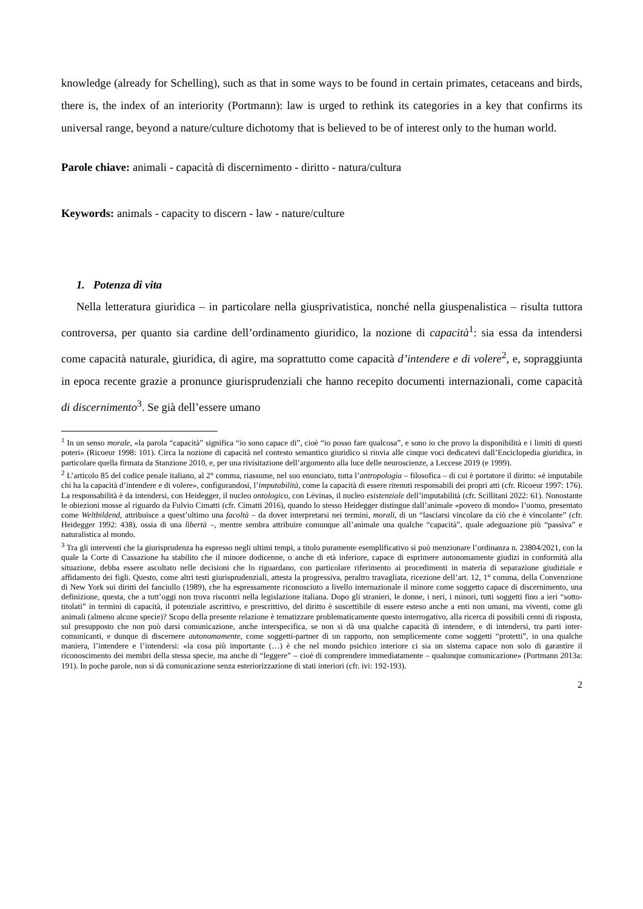knowledge (already for Schelling), such as that in some ways to be found in certain primates, cetaceans and birds, there is, the index of an interiority (Portmann): law is urged to rethink its categories in a key that confirms its universal range, beyond a nature/culture dichotomy that is believed to be of interest only to the human world.
Parole chiave: animali - capacità di discernimento - diritto - natura/cultura
Keywords: animals - capacity to discern - law - nature/culture
1. Potenza di vita
Nella letteratura giuridica – in particolare nella giusprivatistica, nonché nella giuspenalistica – risulta tuttora controversa, per quanto sia cardine dell’ordinamento giuridico, la nozione di capacità<sup>1</sup>: sia essa da intendersi come capacità naturale, giuridica, di agire, ma soprattutto come capacità d’intendere e di volere<sup>2</sup>, e, sopraggiunta in epoca recente grazie a pronunce giurisprudenziali che hanno recepito documenti internazionali, come capacità di discernimento<sup>3</sup>. Se già dell’essere umano
<sup>1</sup> In un senso morale, «la parola “capacità” significa “io sono capace di”, cioè “io posso fare qualcosa”, e sono io che provo la disponibilità e i limiti di questi poteri» (Ricoeur 1998: 101). Circa la nozione di capacità nel contesto semantico giuridico si rinvia alle cinque voci dedicatevi dall’Enciclopedia giuridica, in particolare quella firmata da Stanzione 2010, e, per una rivisitazione dell’argomento alla luce delle neuroscienze, a Leccese 2019 (e 1999).
<sup>2</sup> L’articolo 85 del codice penale italiano, al 2° comma, riassume, nel suo enunciato, tutta l’antropologia – filosofica – di cui è portatore il diritto: «è imputabile chi ha la capacità d’intendere e di volere», configurandosi, l’imputabilità, come la capacità di essere ritenuti responsabili dei propri atti (cfr. Ricoeur 1997: 176). La responsabilità è da intendersi, con Heidegger, il nucleo ontologico, con Lévinas, il nucleo esistenziale dell’imputabilità (cfr. Scillitani 2022: 61). Nonostante le obiezioni mosse al riguardo da Fulvio Cimatti (cfr. Cimatti 2016), quando lo stesso Heidegger distingue dall’animale «povero di mondo» l’uomo, presentato come Weltbildend, attribuisce a quest’ultimo una facoltà – da dover interpretarsi nei termini, morali, di un “lasciarsi vincolare da ciò che è vincolante” (cfr. Heidegger 1992: 438), ossia di una libertà –, mentre sembra attribuire comunque all’animale una qualche “capacità”, quale adeguazione più “passiva” e naturalistica al mondo.
<sup>3</sup> Tra gli interventi che la giurisprudenza ha espresso negli ultimi tempi, a titolo puramente esemplificativo si può menzionare l’ordinanza n. 23804/2021, con la quale la Corte di Cassazione ha stabilito che il minore dodicenne, o anche di età inferiore, capace di esprimere autonomamente giudizi in conformità alla situazione, debba essere ascoltato nelle decisioni che lo riguardano, con particolare riferimento ai procedimenti in materia di separazione giudiziale e affidamento dei figli. Questo, come altri testi giurisprudenziali, attesta la progressiva, peraltro travagliata, ricezione dell’art. 12, 1° comma, della Convenzione di New York sui diritti del fanciullo (1989), che ha espressamente riconosciuto a livello internazionale il minore come soggetto capace di discernimento, una definizione, questa, che a tutt’oggi non trova riscontri nella legislazione italiana. Dopo gli stranieri, le donne, i neri, i minori, tutti soggetti fino a ieri “sotto-titolati” in termini di capacità, il potenziale ascrittivo, e prescrittivo, del diritto è suscettibile di essere esteso anche a enti non umani, ma viventi, come gli animali (almeno alcune specie)? Scopo della presente relazione è tematizzare problematicamente questo interrogativo, alla ricerca di possibili cenni di risposta, sul presupposto che non può darsi comunicazione, anche interspecifica, se non si dà una qualche capacità di intendere, e di intendersi, tra parti inter-comunicanti, e dunque di discernere autonomamente, come soggetti-partner di un rapporto, non semplicemente come soggetti “protetti”, in una qualche maniera, l’intendere e l’intendersi: «la cosa più importante (…) è che nel mondo psichico interiore ci sia un sistema capace non solo di garantire il riconoscimento dei membri della stessa specie, ma anche di “leggere” – cioè di comprendere immediatamente – qualunque comunicazione» (Portmann 2013a: 191). In poche parole, non si dà comunicazione senza esteriorizzazione di stati interiori (cfr. ivi: 192-193).
2